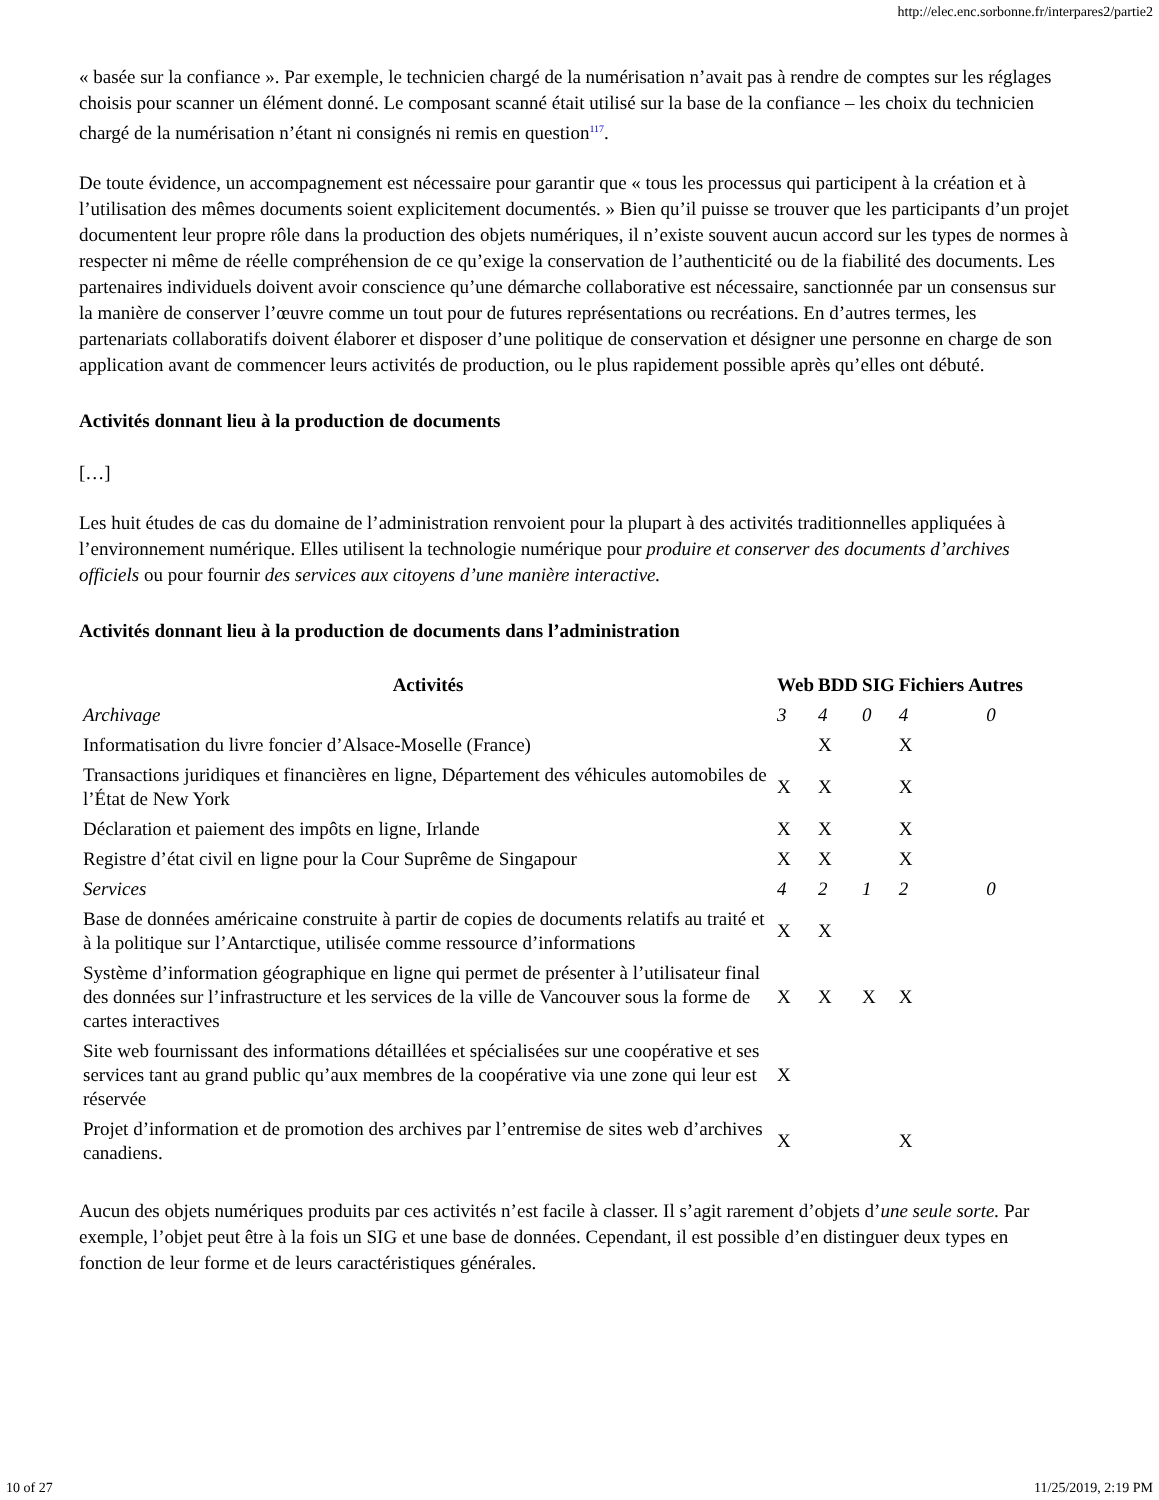http://elec.enc.sorbonne.fr/interpares2/partie2
« basée sur la confiance ». Par exemple, le technicien chargé de la numérisation n’avait pas à rendre de comptes sur les réglages choisis pour scanner un élément donné. Le composant scanné était utilisé sur la base de la confiance – les choix du technicien chargé de la numérisation n’étant ni consignés ni remis en question<sup>117</sup>.
De toute évidence, un accompagnement est nécessaire pour garantir que « tous les processus qui participent à la création et à l’utilisation des mêmes documents soient explicitement documentés. » Bien qu’il puisse se trouver que les participants d’un projet documentent leur propre rôle dans la production des objets numériques, il n’existe souvent aucun accord sur les types de normes à respecter ni même de réelle compréhension de ce qu’exige la conservation de l’authenticité ou de la fiabilité des documents. Les partenaires individuels doivent avoir conscience qu’une démarche collaborative est nécessaire, sanctionnée par un consensus sur la manière de conserver l’œuvre comme un tout pour de futures représentations ou recréations. En d’autres termes, les partenariats collaboratifs doivent élaborer et disposer d’une politique de conservation et désigner une personne en charge de son application avant de commencer leurs activités de production, ou le plus rapidement possible après qu’elles ont débuté.
Activités donnant lieu à la production de documents
[…]
Les huit études de cas du domaine de l’administration renvoient pour la plupart à des activités traditionnelles appliquées à l’environnement numérique. Elles utilisent la technologie numérique pour produire et conserver des documents d’archives officiels ou pour fournir des services aux citoyens d’une manière interactive.
Activités donnant lieu à la production de documents dans l’administration
| Activités | Web | BDD | SIG | Fichiers | Autres |
| --- | --- | --- | --- | --- | --- |
| Archivage | 3 | 4 | 0 | 4 | 0 |
| Informatisation du livre foncier d’Alsace-Moselle (France) | | X | | X | |
| Transactions juridiques et financières en ligne, Département des véhicules automobiles de l’État de New York | X | X | | X | |
| Déclaration et paiement des impôts en ligne, Irlande | X | X | | X | |
| Registre d’état civil en ligne pour la Cour Suprême de Singapour | X | X | | X | |
| Services | 4 | 2 | 1 | 2 | 0 |
| Base de données américaine construite à partir de copies de documents relatifs au traité et à la politique sur l’Antarctique, utilisée comme ressource d’informations | X | X | | | |
| Système d’information géographique en ligne qui permet de présenter à l’utilisateur final des données sur l’infrastructure et les services de la ville de Vancouver sous la forme de cartes interactives | X | X | X | X | |
| Site web fournissant des informations détaillées et spécialisées sur une coopérative et ses services tant au grand public qu’aux membres de la coopérative via une zone qui leur est réservée | X | | | | |
| Projet d’information et de promotion des archives par l’entremise de sites web d’archives canadiens. | X | | | X | |
Aucun des objets numériques produits par ces activités n’est facile à classer. Il s’agit rarement d’objets d’une seule sorte. Par exemple, l’objet peut être à la fois un SIG et une base de données. Cependant, il est possible d’en distinguer deux types en fonction de leur forme et de leurs caractéristiques générales.
10 of 27 11/25/2019, 2:19 PM